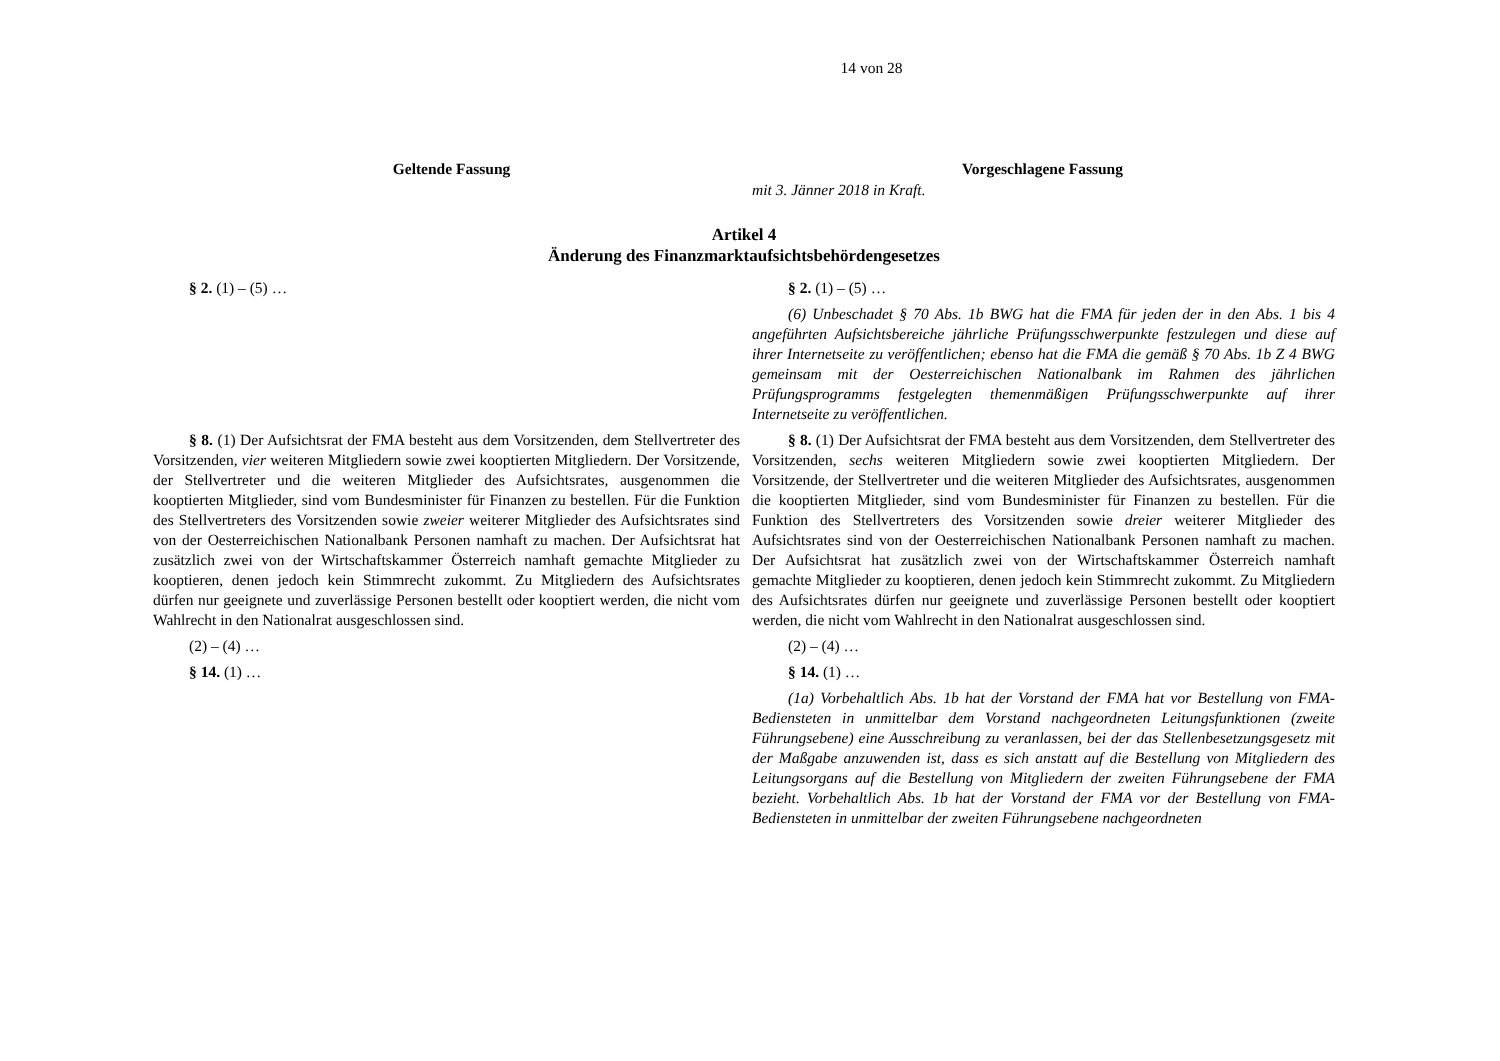14 von 28
| Geltende Fassung | Vorgeschlagene Fassung |
| --- | --- |
| | mit 3. Jänner 2018 in Kraft. |
| Artikel 4 Änderung des Finanzmarktaufsichtsbehördengesetzes | |
| § 2. (1) – (5) … | § 2. (1) – (5) … |
| | (6) Unbeschadet § 70 Abs. 1b BWG hat die FMA für jeden der in den Abs. 1 bis 4 angeführten Aufsichtsbereiche jährliche Prüfungsschwerpunkte festzulegen und diese auf ihrer Internetseite zu veröffentlichen; ebenso hat die FMA die gemäß § 70 Abs. 1b Z 4 BWG gemeinsam mit der Oesterreichischen Nationalbank im Rahmen des jährlichen Prüfungsprogramms festgelegten themenmäßigen Prüfungsschwerpunkte auf ihrer Internetseite zu veröffentlichen. |
| § 8. (1) Der Aufsichtsrat der FMA besteht aus dem Vorsitzenden, dem Stellvertreter des Vorsitzenden, vier weiteren Mitgliedern sowie zwei kooptierten Mitgliedern. Der Vorsitzende, der Stellvertreter und die weiteren Mitglieder des Aufsichtsrates, ausgenommen die kooptierten Mitglieder, sind vom Bundesminister für Finanzen zu bestellen. Für die Funktion des Stellvertreters des Vorsitzenden sowie zweier weiterer Mitglieder des Aufsichtsrates sind von der Oesterreichischen Nationalbank Personen namhaft zu machen. Der Aufsichtsrat hat zusätzlich zwei von der Wirtschaftskammer Österreich namhaft gemachte Mitglieder zu kooptieren, denen jedoch kein Stimmrecht zukommt. Zu Mitgliedern des Aufsichtsrates dürfen nur geeignete und zuverlässige Personen bestellt oder kooptiert werden, die nicht vom Wahlrecht in den Nationalrat ausgeschlossen sind. | § 8. (1) Der Aufsichtsrat der FMA besteht aus dem Vorsitzenden, dem Stellvertreter des Vorsitzenden, sechs weiteren Mitgliedern sowie zwei kooptierten Mitgliedern. Der Vorsitzende, der Stellvertreter und die weiteren Mitglieder des Aufsichtsrates, ausgenommen die kooptierten Mitglieder, sind vom Bundesminister für Finanzen zu bestellen. Für die Funktion des Stellvertreters des Vorsitzenden sowie dreier weiterer Mitglieder des Aufsichtsrates sind von der Oesterreichischen Nationalbank Personen namhaft zu machen. Der Aufsichtsrat hat zusätzlich zwei von der Wirtschaftskammer Österreich namhaft gemachte Mitglieder zu kooptieren, denen jedoch kein Stimmrecht zukommt. Zu Mitgliedern des Aufsichtsrates dürfen nur geeignete und zuverlässige Personen bestellt oder kooptiert werden, die nicht vom Wahlrecht in den Nationalrat ausgeschlossen sind. |
| (2) – (4) … | (2) – (4) … |
| § 14. (1) … | § 14. (1) … |
| | (1a) Vorbehaltlich Abs. 1b hat der Vorstand der FMA hat vor Bestellung von FMA-Bediensteten in unmittelbar dem Vorstand nachgeordneten Leitungsfunktionen (zweite Führungsebene) eine Ausschreibung zu veranlassen, bei der das Stellenbesetzungsgesetz mit der Maßgabe anzuwenden ist, dass es sich anstatt auf die Bestellung von Mitgliedern des Leitungsorgans auf die Bestellung von Mitgliedern der zweiten Führungsebene der FMA bezieht. Vorbehaltlich Abs. 1b hat der Vorstand der FMA vor der Bestellung von FMA-Bediensteten in unmittelbar der zweiten Führungsebene nachgeordneten |